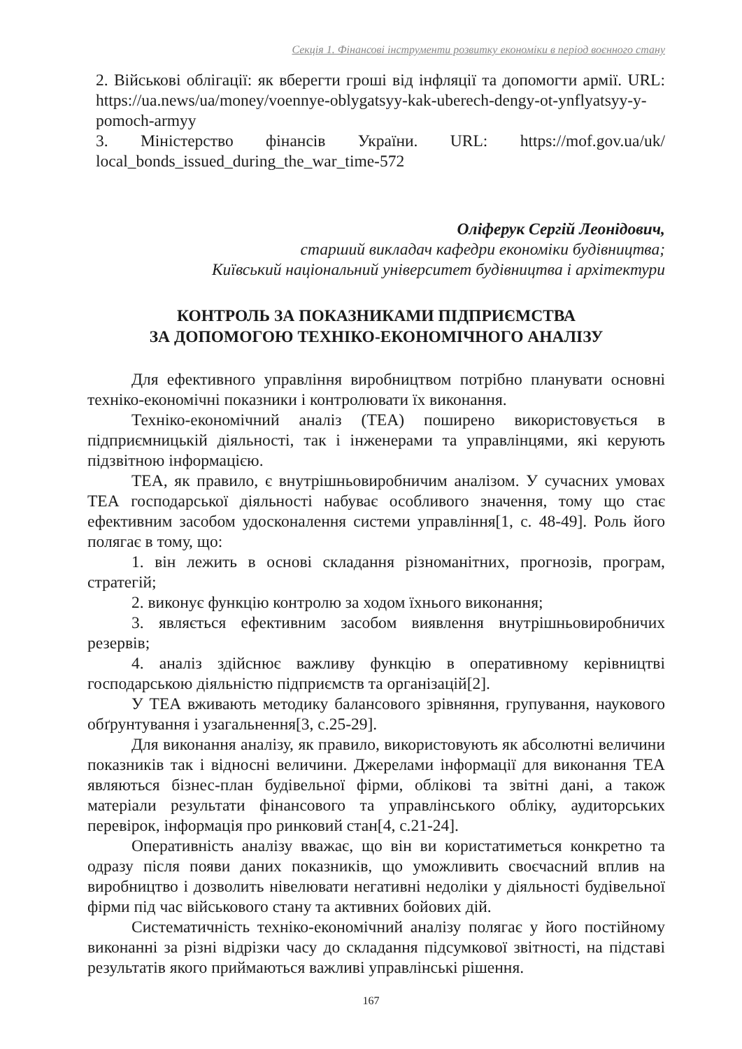Секція 1. Фінансові інструменти розвитку економіки в період воєнного стану
2. Військові облігації: як вберегти гроші від інфляції та допомогти армії. URL: https://ua.news/ua/money/voennye-oblygatsyy-kak-uberech-dengy-ot-ynflyatsyy-y-pomoch-armyy
3. Міністерство фінансів України. URL: https://mof.gov.ua/uk/ local_bonds_issued_during_the_war_time-572
Оліферук Сергій Леонідович,
старший викладач кафедри економіки будівництва;
Київський національний університет будівництва і архітектури
КОНТРОЛЬ ЗА ПОКАЗНИКАМИ ПІДПРИЄМСТВА
ЗА ДОПОМОГОЮ ТЕХНІКО-ЕКОНОМІЧНОГО АНАЛІЗУ
Для ефективного управління виробництвом потрібно планувати основні техніко-економічні показники і контролювати їх виконання.
Техніко-економічний аналіз (ТЕА) поширено використовується в підприємницькій діяльності, так і інженерами та управлінцями, які керують підзвітною інформацією.
ТЕА, як правило, є внутрішньовиробничим аналізом. У сучасних умовах ТЕА господарської діяльності набуває особливого значення, тому що стає ефективним засобом удосконалення системи управління[1, с. 48-49]. Роль його полягає в тому, що:
1. він лежить в основі складання різноманітних, прогнозів, програм, стратегій;
2. виконує функцію контролю за ходом їхнього виконання;
3. являється ефективним засобом виявлення внутрішньовиробничих резервів;
4. аналіз здійснює важливу функцію в оперативному керівництві господарською діяльністю підприємств та організацій[2].
У ТЕА вживають методику балансового зрівняння, групування, наукового обґрунтування і узагальнення[3, с.25-29].
Для виконання аналізу, як правило, використовують як абсолютні величини показників так і відносні величини. Джерелами інформації для виконання ТЕА являються бізнес-план будівельної фірми, облікові та звітні дані, а також матеріали результати фінансового та управлінського обліку, аудиторських перевірок, інформація про ринковий стан[4, с.21-24].
Оперативність аналізу вважає, що він ви користатиметься конкретно та одразу після появи даних показників, що уможливить своєчасний вплив на виробництво і дозволить нівелювати негативні недоліки у діяльності будівельної фірми під час військового стану та активних бойових дій.
Систематичність техніко-економічний аналізу полягає у його постійному виконанні за різні відрізки часу до складання підсумкової звітності, на підставі результатів якого приймаються важливі управлінські рішення.
167